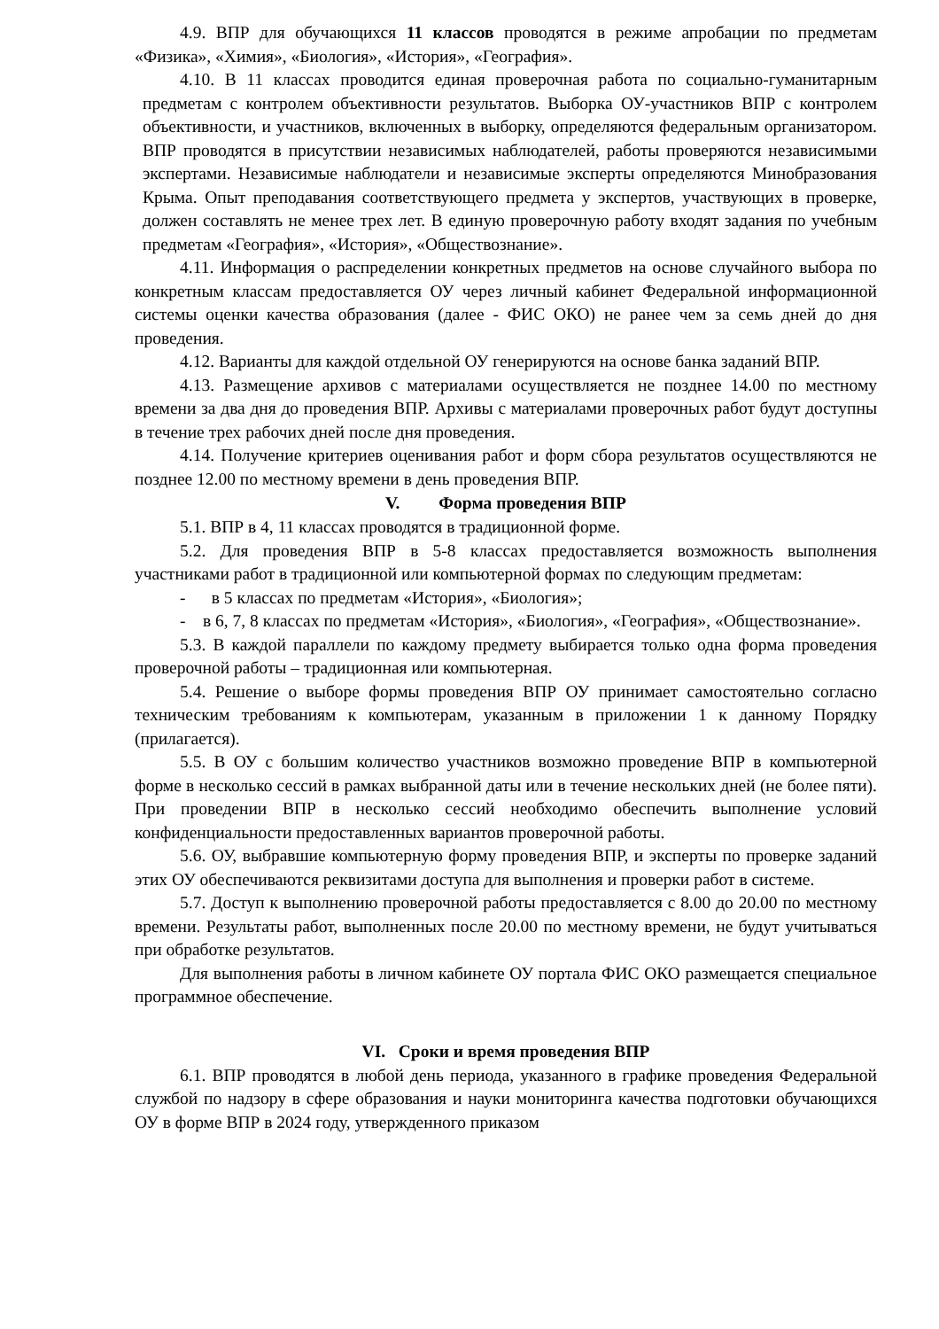4.9. ВПР для обучающихся 11 классов проводятся в режиме апробации по предметам «Физика», «Химия», «Биология», «История», «География».
4.10. В 11 классах проводится единая проверочная работа по социально-гуманитарным предметам с контролем объективности результатов. Выборка ОУ-участников ВПР с контролем объективности, и участников, включенных в выборку, определяются федеральным организатором. ВПР проводятся в присутствии независимых наблюдателей, работы проверяются независимыми экспертами. Независимые наблюдатели и независимые эксперты определяются Минобразования Крыма. Опыт преподавания соответствующего предмета у экспертов, участвующих в проверке, должен составлять не менее трех лет. В единую проверочную работу входят задания по учебным предметам «География», «История», «Обществознание».
4.11. Информация о распределении конкретных предметов на основе случайного выбора по конкретным классам предоставляется ОУ через личный кабинет Федеральной информационной системы оценки качества образования (далее - ФИС ОКО) не ранее чем за семь дней до дня проведения.
4.12. Варианты для каждой отдельной ОУ генерируются на основе банка заданий ВПР.
4.13. Размещение архивов с материалами осуществляется не позднее 14.00 по местному времени за два дня до проведения ВПР. Архивы с материалами проверочных работ будут доступны в течение трех рабочих дней после дня проведения.
4.14. Получение критериев оценивания работ и форм сбора результатов осуществляются не позднее 12.00 по местному времени в день проведения ВПР.
V. Форма проведения ВПР
5.1. ВПР в 4, 11 классах проводятся в традиционной форме.
5.2. Для проведения ВПР в 5-8 классах предоставляется возможность выполнения участниками работ в традиционной или компьютерной формах по следующим предметам:
- в 5 классах по предметам «История», «Биология»;
- в 6, 7, 8 классах по предметам «История», «Биология», «География», «Обществознание».
5.3. В каждой параллели по каждому предмету выбирается только одна форма проведения проверочной работы – традиционная или компьютерная.
5.4. Решение о выборе формы проведения ВПР ОУ принимает самостоятельно согласно техническим требованиям к компьютерам, указанным в приложении 1 к данному Порядку (прилагается).
5.5. В ОУ с большим количество участников возможно проведение ВПР в компьютерной форме в несколько сессий в рамках выбранной даты или в течение нескольких дней (не более пяти). При проведении ВПР в несколько сессий необходимо обеспечить выполнение условий конфиденциальности предоставленных вариантов проверочной работы.
5.6. ОУ, выбравшие компьютерную форму проведения ВПР, и эксперты по проверке заданий этих ОУ обеспечиваются реквизитами доступа для выполнения и проверки работ в системе.
5.7. Доступ к выполнению проверочной работы предоставляется с 8.00 до 20.00 по местному времени. Результаты работ, выполненных после 20.00 по местному времени, не будут учитываться при обработке результатов.
Для выполнения работы в личном кабинете ОУ портала ФИС ОКО размещается специальное программное обеспечение.
VI. Сроки и время проведения ВПР
6.1. ВПР проводятся в любой день периода, указанного в графике проведения Федеральной службой по надзору в сфере образования и науки мониторинга качества подготовки обучающихся ОУ в форме ВПР в 2024 году, утвержденного приказом